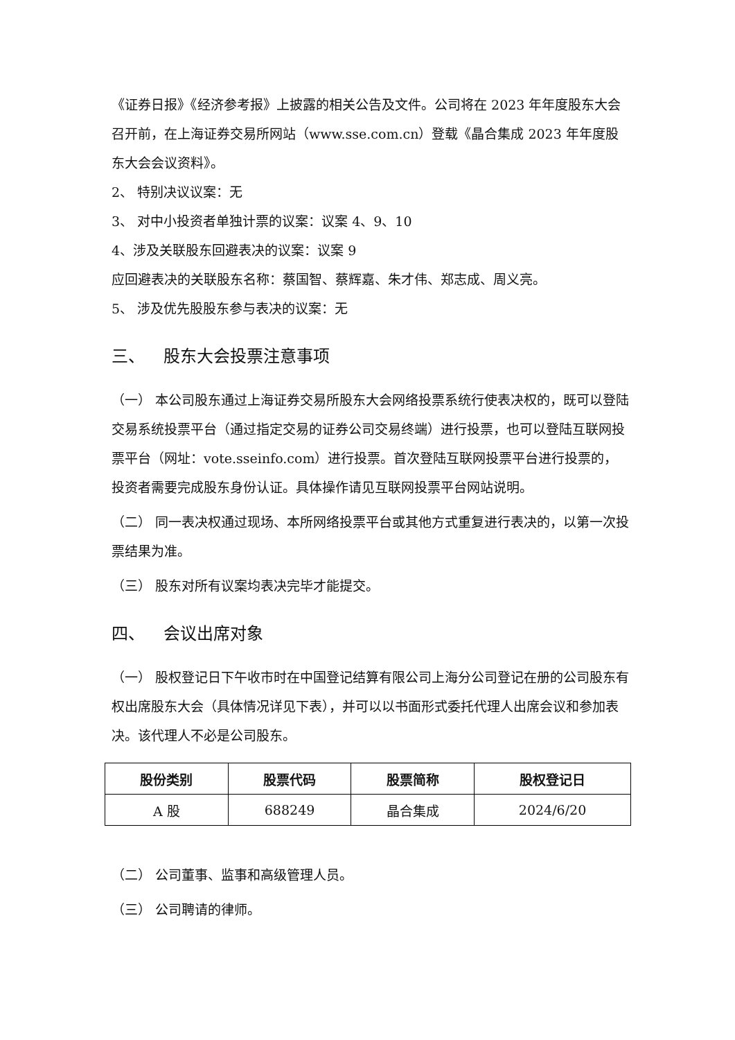《证券日报》《经济参考报》上披露的相关公告及文件。公司将在 2023 年年度股东大会召开前，在上海证券交易所网站（www.sse.com.cn）登载《晶合集成 2023 年年度股东大会会议资料》。
2、 特别决议议案：无
3、 对中小投资者单独计票的议案：议案 4、9、10
4、涉及关联股东回避表决的议案：议案 9
应回避表决的关联股东名称：蔡国智、蔡辉嘉、朱才伟、郑志成、周义亮。
5、 涉及优先股股东参与表决的议案：无
三、 股东大会投票注意事项
（一） 本公司股东通过上海证券交易所股东大会网络投票系统行使表决权的，既可以登陆交易系统投票平台（通过指定交易的证券公司交易终端）进行投票，也可以登陆互联网投票平台（网址：vote.sseinfo.com）进行投票。首次登陆互联网投票平台进行投票的，投资者需要完成股东身份认证。具体操作请见互联网投票平台网站说明。
（二） 同一表决权通过现场、本所网络投票平台或其他方式重复进行表决的，以第一次投票结果为准。
（三） 股东对所有议案均表决完毕才能提交。
四、 会议出席对象
（一） 股权登记日下午收市时在中国登记结算有限公司上海分公司登记在册的公司股东有权出席股东大会（具体情况详见下表），并可以以书面形式委托代理人出席会议和参加表决。该代理人不必是公司股东。
| 股份类别 | 股票代码 | 股票简称 | 股权登记日 |
| --- | --- | --- | --- |
| A 股 | 688249 | 晶合集成 | 2024/6/20 |
（二） 公司董事、监事和高级管理人员。
（三） 公司聘请的律师。